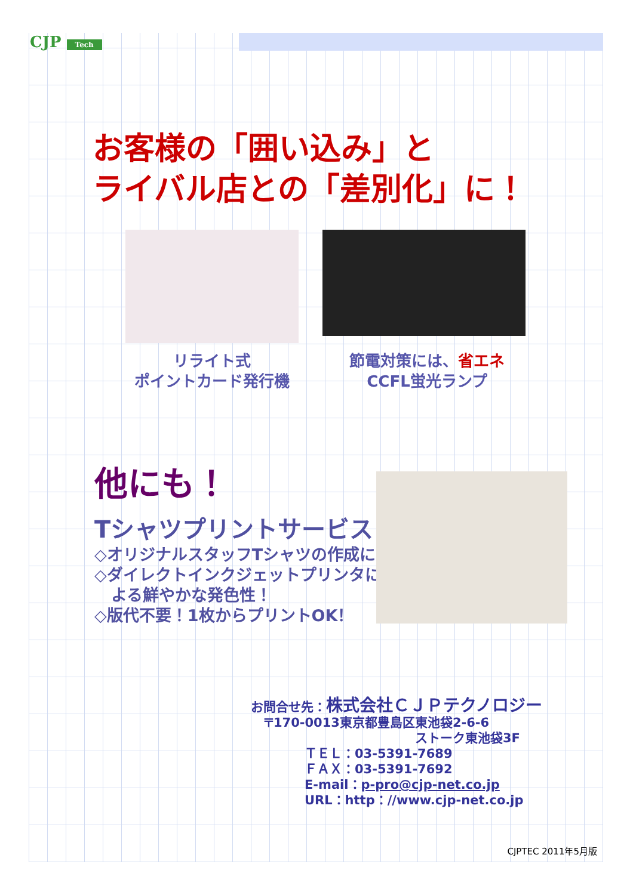CJP Tech
お客様の「囲い込み」と
ライバル店との「差別化」に！
リライト式
ポイントカード発行機
節電対策には、省エネ
CCFL蛍光ランプ
他にも！
Tシャツプリントサービス
◇オリジナルスタッフTシャツの作成に
◇ダイレクトインクジェットプリンタに
よる鮮やかな発色性！
◇版代不要！1枚からプリントOK！
お問合せ先：株式会社ＣＪＰテクノロジー
〒170-0013東京都豊島区東池袋2-6-6
ストーク東池袋3F
ＴＥＬ：03-5391-7689
ＦＡＸ：03-5391-7692
E-mail：p-pro@cjp-net.co.jp
URL：http：//www.cjp-net.co.jp
CJPTEC 2011年5月版